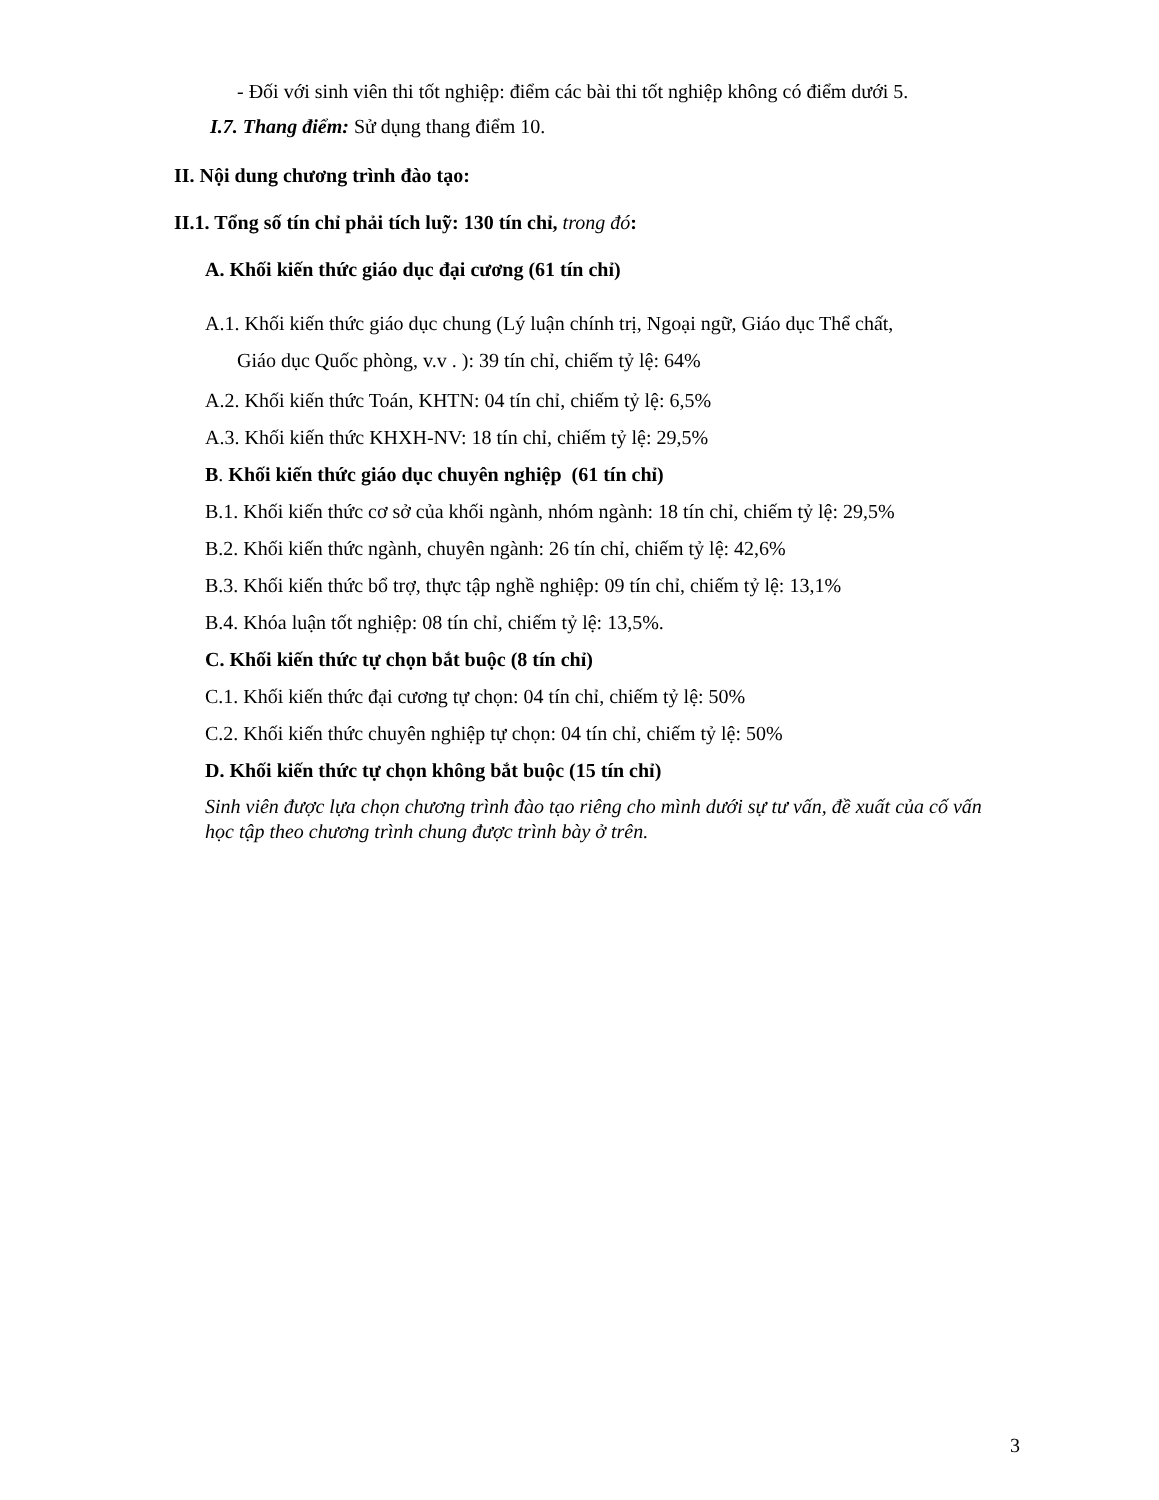- Đối với sinh viên thi tốt nghiệp: điểm các bài thi tốt nghiệp không có điểm dưới 5.
I.7. Thang điểm: Sử dụng thang điểm 10.
II. Nội dung chương trình đào tạo:
II.1. Tổng số tín chỉ phải tích luỹ: 130 tín chỉ, trong đó:
A. Khối kiến thức giáo dục đại cương (61 tín chỉ)
A.1. Khối kiến thức giáo dục chung (Lý luận chính trị, Ngoại ngữ, Giáo dục Thể chất,
Giáo dục Quốc phòng, v.v . ): 39 tín chỉ, chiếm tỷ lệ: 64%
A.2. Khối kiến thức Toán, KHTN: 04 tín chỉ, chiếm tỷ lệ: 6,5%
A.3. Khối kiến thức KHXH-NV: 18 tín chỉ, chiếm tỷ lệ: 29,5%
B. Khối kiến thức giáo dục chuyên nghiệp (61 tín chỉ)
B.1. Khối kiến thức cơ sở của khối ngành, nhóm ngành: 18 tín chỉ, chiếm tỷ lệ: 29,5%
B.2. Khối kiến thức ngành, chuyên ngành: 26 tín chỉ, chiếm tỷ lệ: 42,6%
B.3. Khối kiến thức bổ trợ, thực tập nghề nghiệp: 09 tín chỉ, chiếm tỷ lệ: 13,1%
B.4. Khóa luận tốt nghiệp: 08 tín chỉ, chiếm tỷ lệ: 13,5%.
C. Khối kiến thức tự chọn bắt buộc (8 tín chỉ)
C.1. Khối kiến thức đại cương tự chọn: 04 tín chỉ, chiếm tỷ lệ: 50%
C.2. Khối kiến thức chuyên nghiệp tự chọn: 04 tín chỉ, chiếm tỷ lệ: 50%
D. Khối kiến thức tự chọn không bắt buộc (15 tín chỉ)
Sinh viên được lựa chọn chương trình đào tạo riêng cho mình dưới sự tư vấn, đề xuất của cố vấn học tập theo chương trình chung được trình bày ở trên.
3